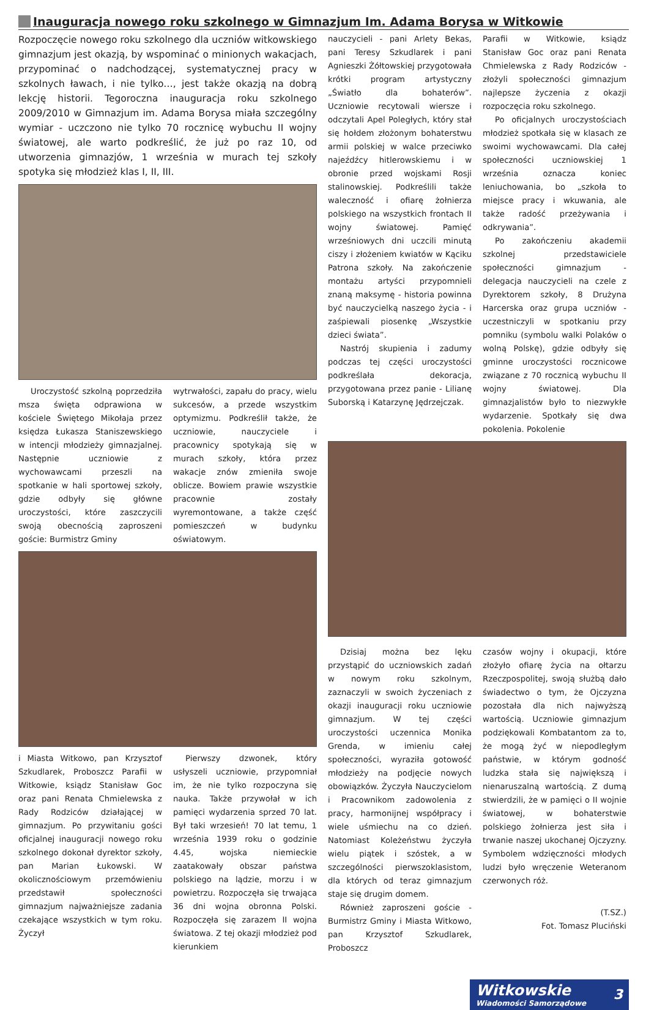Inauguracja nowego roku szkolnego w Gimnazjum Im. Adama Borysa w Witkowie
Rozpoczęcie nowego roku szkolnego dla uczniów witkowskiego gimnazjum jest okazją, by wspominać o minionych wakacjach, przypominać o nadchodzącej, systematycznej pracy w szkolnych ławach, i nie tylko…, jest także okazją na dobrą lekcję historii. Tegoroczna inauguracja roku szkolnego 2009/2010 w Gimnazjum im. Adama Borysa miała szczególny wymiar - uczczono nie tylko 70 rocznicę wybuchu II wojny światowej, ale warto podkreślić, że już po raz 10, od utworzenia gimnazjów, 1 września w murach tej szkoły spotyka się młodzież klas I, II, III.
Uroczystość szkolną poprzedziła msza święta odprawiona w kościele Świętego Mikołaja przez księdza Łukasza Staniszewskiego w intencji młodzieży gimnazjalnej. Następnie uczniowie z wychowawcami przeszli na spotkanie w hali sportowej szkoły, gdzie odbyły się główne uroczystości, które zaszczycili swoją obecnością zaproszeni goście: Burmistrz Gminy
wytrwałości, zapału do pracy, wielu sukcesów, a przede wszystkim optymizmu. Podkreślił także, że uczniowie, nauczyciele i pracownicy spotykają się w murach szkoły, która przez wakacje znów zmieniła swoje oblicze. Bowiem prawie wszystkie pracownie zostały wyremontowane, a także część pomieszczeń w budynku oświatowym.
i Miasta Witkowo, pan Krzysztof Szkudlarek, Proboszcz Parafii w Witkowie, ksiądz Stanisław Goc oraz pani Renata Chmielewska z Rady Rodziców działającej w gimnazjum. Po przywitaniu gości oficjalnej inauguracji nowego roku szkolnego dokonał dyrektor szkoły, pan Marian Łukowski. W okolicznościowym przemówieniu przedstawił społeczności gimnazjum najważniejsze zadania czekające wszystkich w tym roku. Życzył
Pierwszy dzwonek, który usłyszeli uczniowie, przypomniał im, że nie tylko rozpoczyna się nauka. Także przywołał w ich pamięci wydarzenia sprzed 70 lat. Był taki wrzesień! 70 lat temu, 1 września 1939 roku o godzinie 4.45, wojska niemieckie zaatakowały obszar państwa polskiego na lądzie, morzu i w powietrzu. Rozpoczęła się trwająca 36 dni wojna obronna Polski. Rozpoczęła się zarazem II wojna światowa. Z tej okazji młodzież pod kierunkiem
nauczycieli - pani Arlety Bekas, pani Teresy Szkudlarek i pani Agnieszki Żółtowskiej przygotowała krótki program artystyczny „Światło dla bohaterów”. Uczniowie recytowali wiersze i odczytali Apel Poległych, który stał się hołdem złożonym bohaterstwu armii polskiej w walce przeciwko najeźdźcy hitlerowskiemu i w obronie przed wojskami Rosji stalinowskiej. Podkreślili także waleczność i ofiarę żołnierza polskiego na wszystkich frontach II wojny światowej. Pamięć wrześniowych dni uczcili minutą ciszy i złożeniem kwiatów w Kąciku Patrona szkoły. Na zakończenie montażu artyści przypomnieli znaną maksymę - historia powinna być nauczycielką naszego życia - i zaśpiewali piosenkę „Wszystkie dzieci świata”.
Nastrój skupienia i zadumy podczas tej części uroczystości podkreślała dekoracja, przygotowana przez panie - Lilianę Suborską i Katarzynę Jędrzejczak.
Parafii w Witkowie, ksiądz Stanisław Goc oraz pani Renata Chmielewska z Rady Rodziców - złożyli społeczności gimnazjum najlepsze życzenia z okazji rozpoczęcia roku szkolnego.
Po oficjalnych uroczystościach młodzież spotkała się w klasach ze swoimi wychowawcami. Dla całej społeczności uczniowskiej 1 września oznacza koniec leniuchowania, bo „szkoła to miejsce pracy i wkuwania, ale także radość przeżywania i odkrywania”.
Po zakończeniu akademii szkolnej przedstawiciele społeczności gimnazjum - delegacja nauczycieli na czele z Dyrektorem szkoły, 8 Drużyna Harcerska oraz grupa uczniów - uczestniczyli w spotkaniu przy pomniku (symbolu walki Polaków o wolną Polskę), gdzie odbyły się gminne uroczystości rocznicowe związane z 70 rocznicą wybuchu II wojny światowej. Dla gimnazjalistów było to niezwykłe wydarzenie. Spotkały się dwa pokolenia. Pokolenie
Dzisiaj można bez lęku przystąpić do uczniowskich zadań w nowym roku szkolnym, zaznaczyli w swoich życzeniach z okazji inauguracji roku uczniowie gimnazjum. W tej części uroczystości uczennica Monika Grenda, w imieniu całej społeczności, wyraziła gotowość młodzieży na podjęcie nowych obowiązków. Życzyła Nauczycielom i Pracownikom zadowolenia z pracy, harmonijnej współpracy i wiele uśmiechu na co dzień. Natomiast Koleżeństwu życzyła wielu piątek i szóstek, a w szczególności pierwszoklasistom, dla których od teraz gimnazjum staje się drugim domem.
Również zaproszeni goście - Burmistrz Gminy i Miasta Witkowo, pan Krzysztof Szkudlarek, Proboszcz
czasów wojny i okupacji, które złożyło ofiarę życia na ołtarzu Rzeczpospolitej, swoją służbą dało świadectwo o tym, że Ojczyzna pozostała dla nich najwyższą wartością. Uczniowie gimnazjum podziękowali Kombatantom za to, że mogą żyć w niepodległym państwie, w którym godność ludzka stała się największą i nienaruszalną wartością. Z dumą stwierdzili, że w pamięci o II wojnie światowej, w bohaterstwie polskiego żołnierza jest siła i trwanie naszej ukochanej Ojczyzny. Symbolem wdzięczności młodych ludzi było wręczenie Weteranom czerwonych róż.
(T.SZ.)
Fot. Tomasz Pluciński
Witkowskie
Wiadomości Samorządowe 3